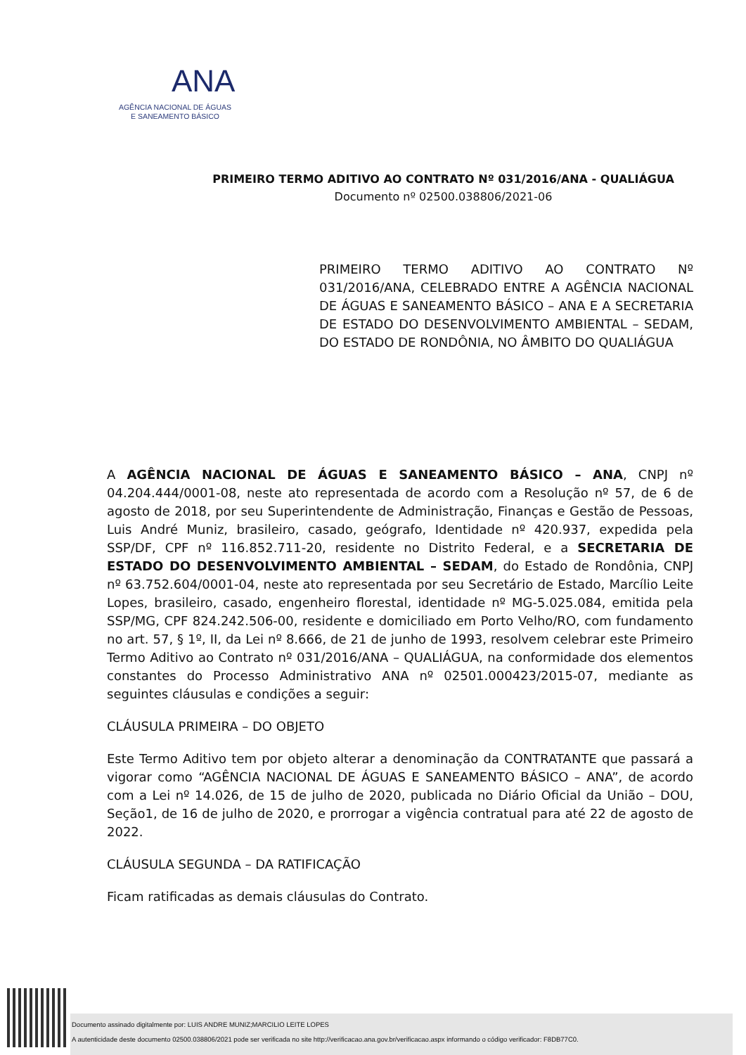ANA
AGÊNCIA NACIONAL DE ÁGUAS
E SANEAMENTO BÁSICO
PRIMEIRO TERMO ADITIVO AO CONTRATO Nº 031/2016/ANA - QUALIÁGUA
Documento nº 02500.038806/2021-06
PRIMEIRO TERMO ADITIVO AO CONTRATO Nº 031/2016/ANA, CELEBRADO ENTRE A AGÊNCIA NACIONAL DE ÁGUAS E SANEAMENTO BÁSICO – ANA E A SECRETARIA DE ESTADO DO DESENVOLVIMENTO AMBIENTAL – SEDAM, DO ESTADO DE RONDÔNIA, NO ÂMBITO DO QUALIÁGUA
A AGÊNCIA NACIONAL DE ÁGUAS E SANEAMENTO BÁSICO – ANA, CNPJ nº 04.204.444/0001-08, neste ato representada de acordo com a Resolução nº 57, de 6 de agosto de 2018, por seu Superintendente de Administração, Finanças e Gestão de Pessoas, Luis André Muniz, brasileiro, casado, geógrafo, Identidade nº 420.937, expedida pela SSP/DF, CPF nº 116.852.711-20, residente no Distrito Federal, e a SECRETARIA DE ESTADO DO DESENVOLVIMENTO AMBIENTAL – SEDAM, do Estado de Rondônia, CNPJ nº 63.752.604/0001-04, neste ato representada por seu Secretário de Estado, Marcílio Leite Lopes, brasileiro, casado, engenheiro florestal, identidade nº MG-5.025.084, emitida pela SSP/MG, CPF 824.242.506-00, residente e domiciliado em Porto Velho/RO, com fundamento no art. 57, § 1º, II, da Lei nº 8.666, de 21 de junho de 1993, resolvem celebrar este Primeiro Termo Aditivo ao Contrato nº 031/2016/ANA – QUALIÁGUA, na conformidade dos elementos constantes do Processo Administrativo ANA nº 02501.000423/2015-07, mediante as seguintes cláusulas e condições a seguir:
CLÁUSULA PRIMEIRA – DO OBJETO
Este Termo Aditivo tem por objeto alterar a denominação da CONTRATANTE que passará a vigorar como “AGÊNCIA NACIONAL DE ÁGUAS E SANEAMENTO BÁSICO – ANA”, de acordo com a Lei nº 14.026, de 15 de julho de 2020, publicada no Diário Oficial da União – DOU, Seção1, de 16 de julho de 2020, e prorrogar a vigência contratual para até 22 de agosto de 2022.
CLÁUSULA SEGUNDA – DA RATIFICAÇÃO
Ficam ratificadas as demais cláusulas do Contrato.
Documento assinado digitalmente por: LUIS ANDRE MUNIZ;MARCILIO LEITE LOPES
A autenticidade deste documento 02500.038806/2021 pode ser verificada no site http://verificacao.ana.gov.br/verificacao.aspx informando o código verificador: F8DB77C0.